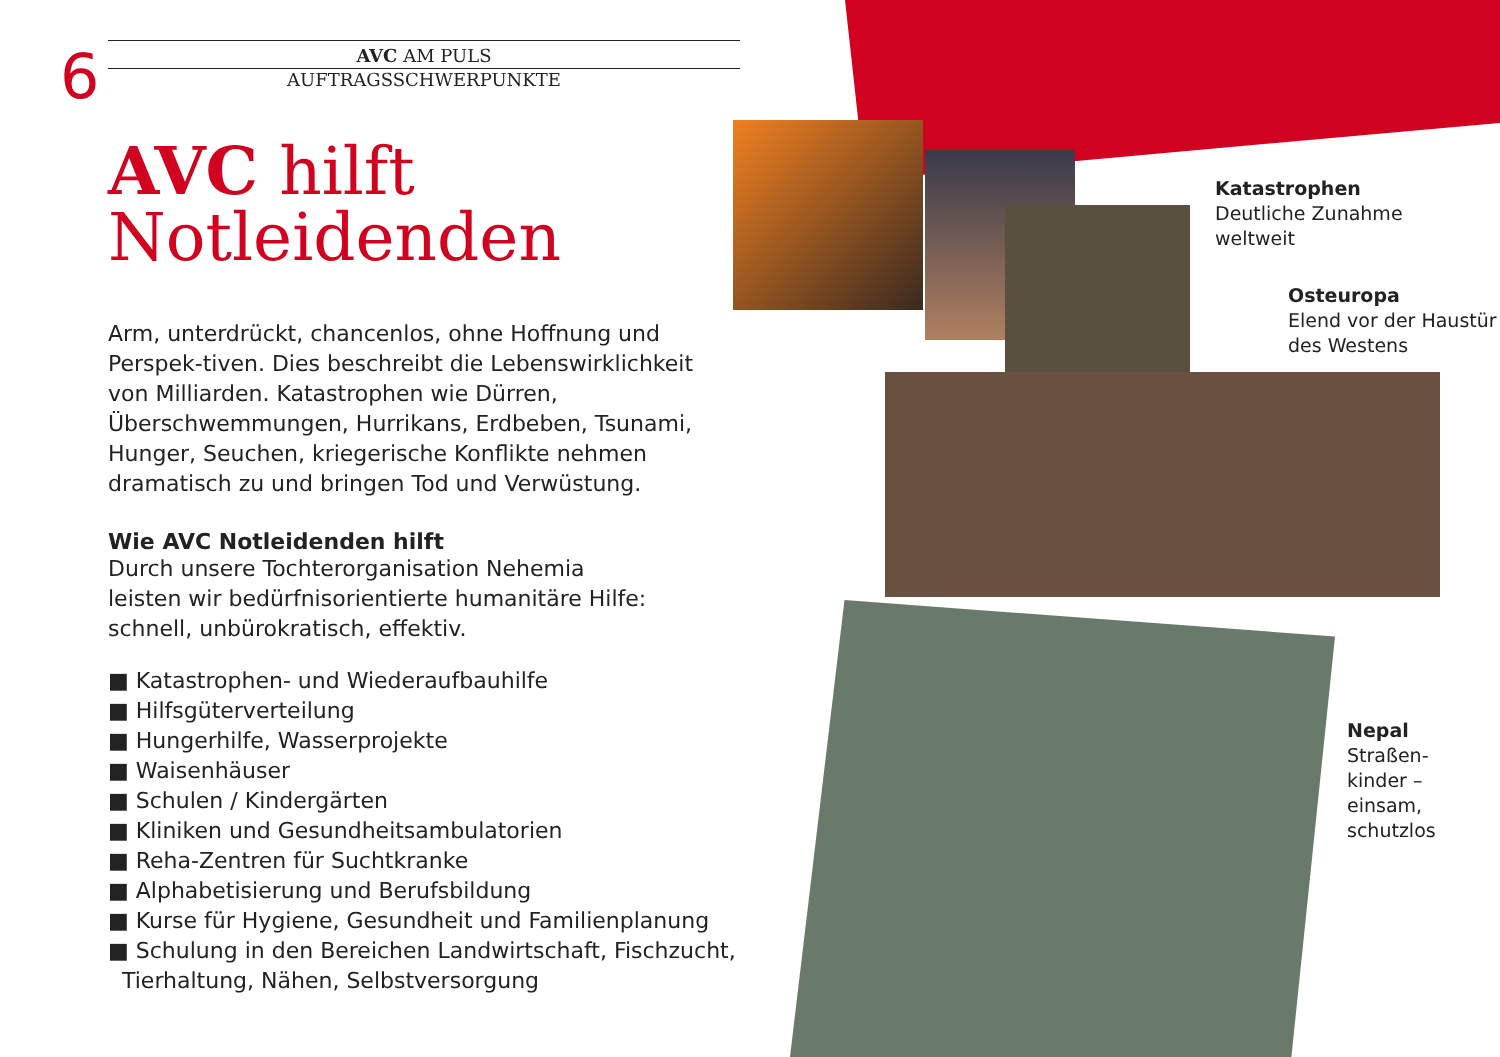Katastrophen
Deutliche Zunahme
weltweit
Osteuropa
Elend vor der Haustür
des Westens
Nepal
Straßen-
kinder –
einsam,
schutzlos
6
AVC AM PULS
AUFTRAGSSCHWERPUNKTE
AVC hilft
Notleidenden
Arm, unterdrückt, chancenlos, ohne Hoffnung und Perspek-tiven. Dies beschreibt die Lebenswirklichkeit von Milliarden. Katastrophen wie Dürren, Überschwemmungen, Hurrikans, Erdbeben, Tsunami, Hunger, Seuchen, kriegerische Konflikte nehmen dramatisch zu und bringen Tod und Verwüstung.
Wie AVC Notleidenden hilft
Durch unsere Tochterorganisation Nehemia
leisten wir bedürfnisorientierte humanitäre Hilfe:
schnell, unbürokratisch, effektiv.
■ Katastrophen- und Wiederaufbauhilfe
■ Hilfsgüterverteilung
■ Hungerhilfe, Wasserprojekte
■ Waisenhäuser
■ Schulen / Kindergärten
■ Kliniken und Gesundheitsambulatorien
■ Reha-Zentren für Suchtkranke
■ Alphabetisierung und Berufsbildung
■ Kurse für Hygiene, Gesundheit und Familienplanung
■ Schulung in den Bereichen Landwirtschaft, Fischzucht,
Tierhaltung, Nähen, Selbstversorgung